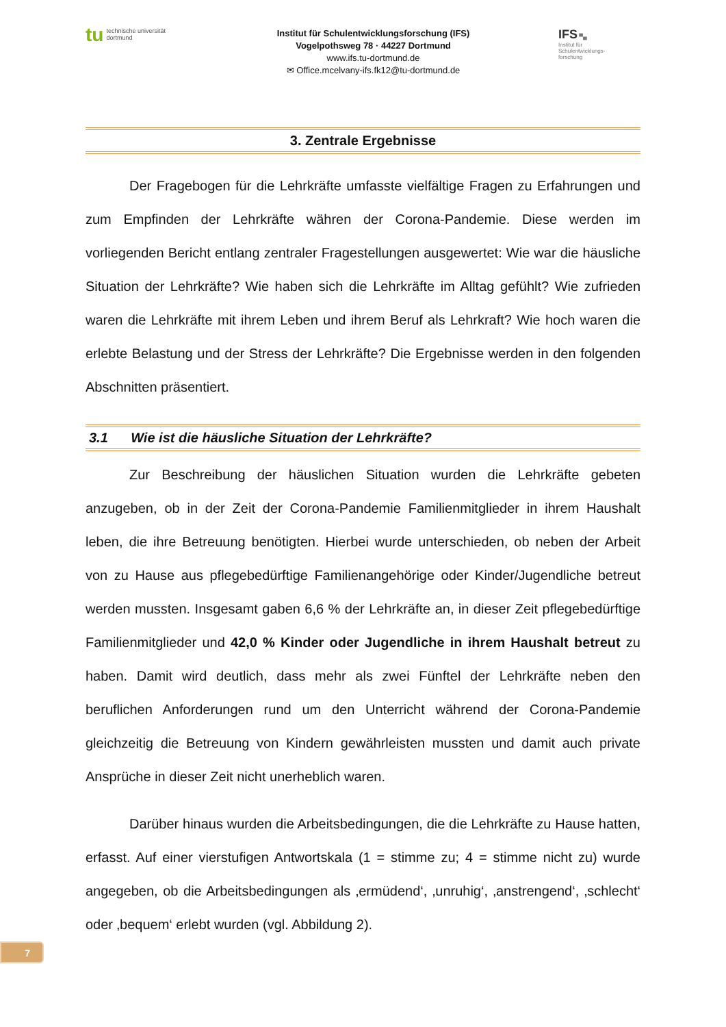tu technische universität
dortmund
Institut für Schulentwicklungsforschung (IFS)
Vogelpothsweg 78 · 44227 Dortmund
www.ifs.tu-dortmund.de
✉ Office.mcelvany-ifs.fk12@tu-dortmund.de
IFS ▀▄
Institut für
Schulentwicklungs-
forschung
3. Zentrale Ergebnisse
Der Fragebogen für die Lehrkräfte umfasste vielfältige Fragen zu Erfahrungen und zum Empfinden der Lehrkräfte währen der Corona-Pandemie. Diese werden im vorliegenden Bericht entlang zentraler Fragestellungen ausgewertet: Wie war die häusliche Situation der Lehrkräfte? Wie haben sich die Lehrkräfte im Alltag gefühlt? Wie zufrieden waren die Lehrkräfte mit ihrem Leben und ihrem Beruf als Lehrkraft? Wie hoch waren die erlebte Belastung und der Stress der Lehrkräfte? Die Ergebnisse werden in den folgenden Abschnitten präsentiert.
3.1 Wie ist die häusliche Situation der Lehrkräfte?
Zur Beschreibung der häuslichen Situation wurden die Lehrkräfte gebeten anzugeben, ob in der Zeit der Corona-Pandemie Familienmitglieder in ihrem Haushalt leben, die ihre Betreuung benötigten. Hierbei wurde unterschieden, ob neben der Arbeit von zu Hause aus pflegebedürftige Familienangehörige oder Kinder/Jugendliche betreut werden mussten. Insgesamt gaben 6,6 % der Lehrkräfte an, in dieser Zeit pflegebedürftige Familienmitglieder und 42,0 % Kinder oder Jugendliche in ihrem Haushalt betreut zu haben. Damit wird deutlich, dass mehr als zwei Fünftel der Lehrkräfte neben den beruflichen Anforderungen rund um den Unterricht während der Corona-Pandemie gleichzeitig die Betreuung von Kindern gewährleisten mussten und damit auch private Ansprüche in dieser Zeit nicht unerheblich waren.
Darüber hinaus wurden die Arbeitsbedingungen, die die Lehrkräfte zu Hause hatten, erfasst. Auf einer vierstufigen Antwortskala (1 = stimme zu; 4 = stimme nicht zu) wurde angegeben, ob die Arbeitsbedingungen als ‚ermüdend‘, ‚unruhig‘, ‚anstrengend‘, ‚schlecht‘ oder ‚bequem‘ erlebt wurden (vgl. Abbildung 2).
7